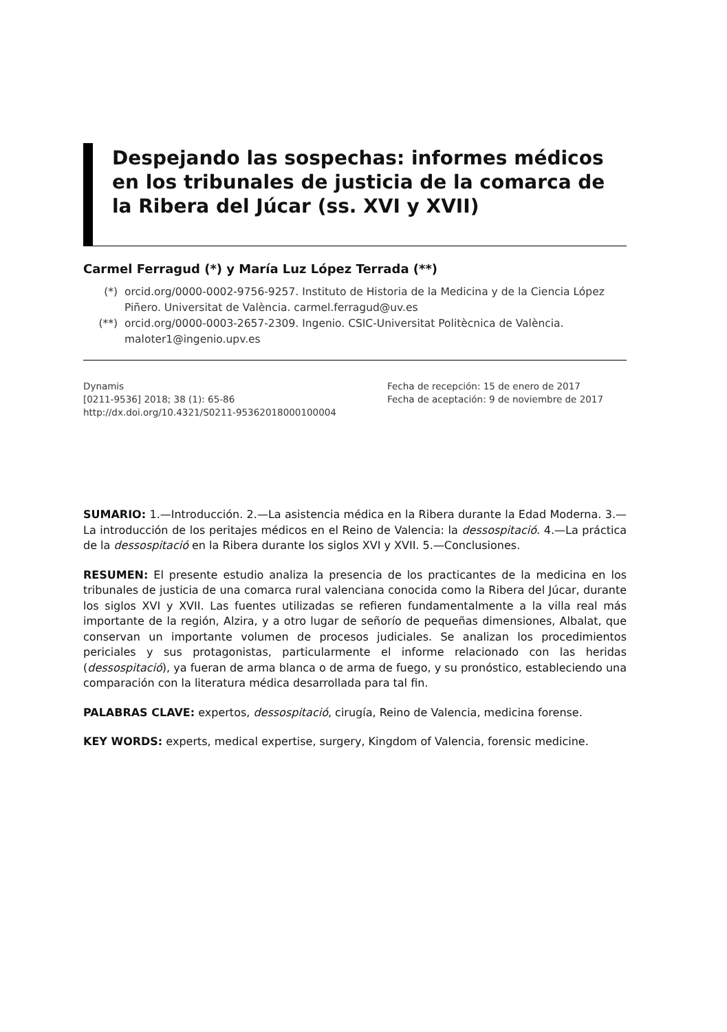Despejando las sospechas: informes médicos en los tribunales de justicia de la comarca de la Ribera del Júcar (ss. XVI y XVII)
Carmel Ferragud (*) y María Luz López Terrada (**)
(*) orcid.org/0000-0002-9756-9257. Instituto de Historia de la Medicina y de la Ciencia López Piñero. Universitat de València. carmel.ferragud@uv.es
(**) orcid.org/0000-0003-2657-2309. Ingenio. CSIC-Universitat Politècnica de València. maloter1@ingenio.upv.es
Dynamis
[0211-9536] 2018; 38 (1): 65-86
http://dx.doi.org/10.4321/S0211-95362018000100004
Fecha de recepción: 15 de enero de 2017
Fecha de aceptación: 9 de noviembre de 2017
SUMARIO: 1.—Introducción. 2.—La asistencia médica en la Ribera durante la Edad Moderna. 3.—La introducción de los peritajes médicos en el Reino de Valencia: la dessospitació. 4.—La práctica de la dessospitació en la Ribera durante los siglos XVI y XVII. 5.—Conclusiones.
RESUMEN: El presente estudio analiza la presencia de los practicantes de la medicina en los tribunales de justicia de una comarca rural valenciana conocida como la Ribera del Júcar, durante los siglos XVI y XVII. Las fuentes utilizadas se refieren fundamentalmente a la villa real más importante de la región, Alzira, y a otro lugar de señorío de pequeñas dimensiones, Albalat, que conservan un importante volumen de procesos judiciales. Se analizan los procedimientos periciales y sus protagonistas, particularmente el informe relacionado con las heridas (dessospitació), ya fueran de arma blanca o de arma de fuego, y su pronóstico, estableciendo una comparación con la literatura médica desarrollada para tal fin.
PALABRAS CLAVE: expertos, dessospitació, cirugía, Reino de Valencia, medicina forense.
KEY WORDS: experts, medical expertise, surgery, Kingdom of Valencia, forensic medicine.